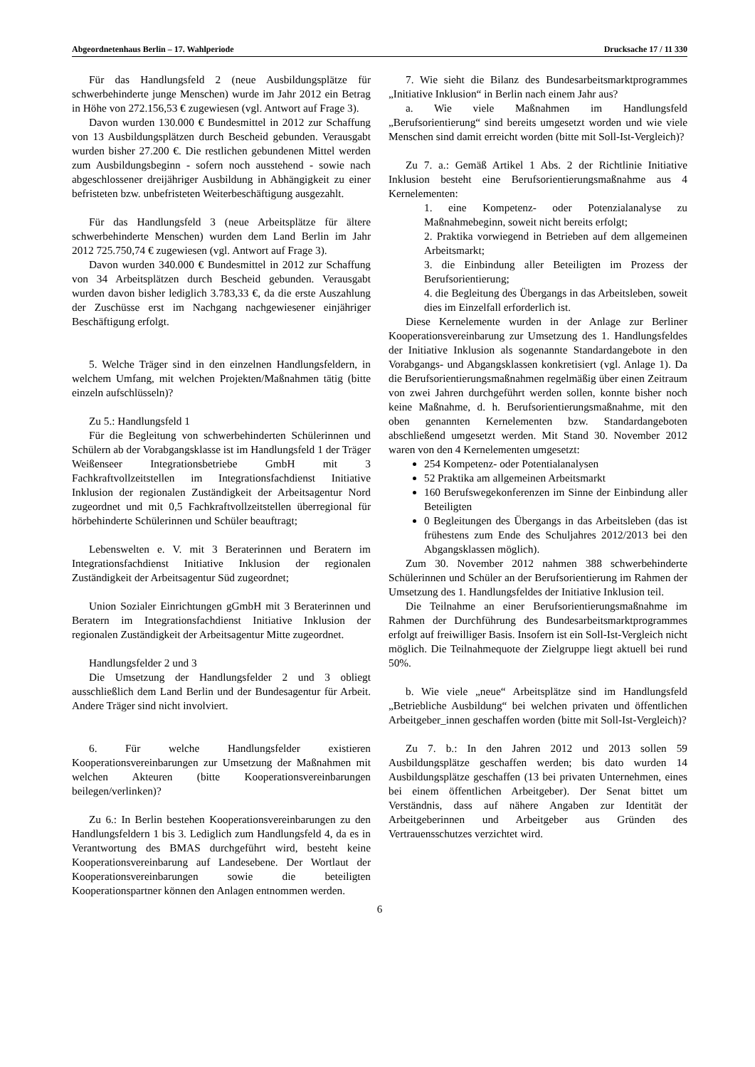Abgeordnetenhaus Berlin – 17. Wahlperiode Drucksache 17 / 11 330
Für das Handlungsfeld 2 (neue Ausbildungsplätze für schwerbehinderte junge Menschen) wurde im Jahr 2012 ein Betrag in Höhe von 272.156,53 € zugewiesen (vgl. Antwort auf Frage 3).
Davon wurden 130.000 € Bundesmittel in 2012 zur Schaffung von 13 Ausbildungsplätzen durch Bescheid gebunden. Verausgabt wurden bisher 27.200 €. Die restlichen gebundenen Mittel werden zum Ausbildungsbeginn - sofern noch ausstehend - sowie nach abgeschlossener dreijähriger Ausbildung in Abhängigkeit zu einer befristeten bzw. unbefristeten Weiterbeschäftigung ausgezahlt.
Für das Handlungsfeld 3 (neue Arbeitsplätze für ältere schwerbehinderte Menschen) wurden dem Land Berlin im Jahr 2012 725.750,74 € zugewiesen (vgl. Antwort auf Frage 3).
Davon wurden 340.000 € Bundesmittel in 2012 zur Schaffung von 34 Arbeitsplätzen durch Bescheid gebunden. Verausgabt wurden davon bisher lediglich 3.783,33 €, da die erste Auszahlung der Zuschüsse erst im Nachgang nachgewiesener einjähriger Beschäftigung erfolgt.
5. Welche Träger sind in den einzelnen Handlungsfeldern, in welchem Umfang, mit welchen Projekten/Maßnahmen tätig (bitte einzeln aufschlüsseln)?
Zu 5.: Handlungsfeld 1
Für die Begleitung von schwerbehinderten Schülerinnen und Schülern ab der Vorabgangsklasse ist im Handlungsfeld 1 der Träger Weißenseer Integrationsbetriebe GmbH mit 3 Fachkraftvollzeitstellen im Integrationsfachdienst Initiative Inklusion der regionalen Zuständigkeit der Arbeitsagentur Nord zugeordnet und mit 0,5 Fachkraftvollzeitstellen überregional für hörbehinderte Schülerinnen und Schüler beauftragt;
Lebenswelten e. V. mit 3 Beraterinnen und Beratern im Integrationsfachdienst Initiative Inklusion der regionalen Zuständigkeit der Arbeitsagentur Süd zugeordnet;
Union Sozialer Einrichtungen gGmbH mit 3 Beraterinnen und Beratern im Integrationsfachdienst Initiative Inklusion der regionalen Zuständigkeit der Arbeitsagentur Mitte zugeordnet.
Handlungsfelder 2 und 3
Die Umsetzung der Handlungsfelder 2 und 3 obliegt ausschließlich dem Land Berlin und der Bundesagentur für Arbeit. Andere Träger sind nicht involviert.
6. Für welche Handlungsfelder existieren Kooperationsvereinbarungen zur Umsetzung der Maßnahmen mit welchen Akteuren (bitte Kooperationsvereinbarungen beilegen/verlinken)?
Zu 6.: In Berlin bestehen Kooperationsvereinbarungen zu den Handlungsfeldern 1 bis 3. Lediglich zum Handlungsfeld 4, da es in Verantwortung des BMAS durchgeführt wird, besteht keine Kooperationsvereinbarung auf Landesebene. Der Wortlaut der Kooperationsvereinbarungen sowie die beteiligten Kooperationspartner können den Anlagen entnommen werden.
7. Wie sieht die Bilanz des Bundesarbeitsmarktprogrammes „Initiative Inklusion“ in Berlin nach einem Jahr aus?
a. Wie viele Maßnahmen im Handlungsfeld „Berufsorientierung“ sind bereits umgesetzt worden und wie viele Menschen sind damit erreicht worden (bitte mit Soll-Ist-Vergleich)?
Zu 7. a.: Gemäß Artikel 1 Abs. 2 der Richtlinie Initiative Inklusion besteht eine Berufsorientierungsmaßnahme aus 4 Kernelementen:
1. eine Kompetenz- oder Potenzialanalyse zu Maßnahmebeginn, soweit nicht bereits erfolgt;
2. Praktika vorwiegend in Betrieben auf dem allgemeinen Arbeitsmarkt;
3. die Einbindung aller Beteiligten im Prozess der Berufsorientierung;
4. die Begleitung des Übergangs in das Arbeitsleben, soweit dies im Einzelfall erforderlich ist.
Diese Kernelemente wurden in der Anlage zur Berliner Kooperationsvereinbarung zur Umsetzung des 1. Handlungsfeldes der Initiative Inklusion als sogenannte Standardangebote in den Vorabgangs- und Abgangsklassen konkretisiert (vgl. Anlage 1). Da die Berufsorientierungsmaßnahmen regelmäßig über einen Zeitraum von zwei Jahren durchgeführt werden sollen, konnte bisher noch keine Maßnahme, d. h. Berufsorientierungsmaßnahme, mit den oben genannten Kernelementen bzw. Standardangeboten abschließend umgesetzt werden. Mit Stand 30. November 2012 waren von den 4 Kernelementen umgesetzt:
254 Kompetenz- oder Potentialanalysen
52 Praktika am allgemeinen Arbeitsmarkt
160 Berufswegekonferenzen im Sinne der Einbindung aller Beteiligten
0 Begleitungen des Übergangs in das Arbeitsleben (das ist frühestens zum Ende des Schuljahres 2012/2013 bei den Abgangsklassen möglich).
Zum 30. November 2012 nahmen 388 schwerbehinderte Schülerinnen und Schüler an der Berufsorientierung im Rahmen der Umsetzung des 1. Handlungsfeldes der Initiative Inklusion teil.
Die Teilnahme an einer Berufsorientierungsmaßnahme im Rahmen der Durchführung des Bundesarbeitsmarktprogrammes erfolgt auf freiwilliger Basis. Insofern ist ein Soll-Ist-Vergleich nicht möglich. Die Teilnahmequote der Zielgruppe liegt aktuell bei rund 50%.
b. Wie viele „neue“ Arbeitsplätze sind im Handlungsfeld „Betriebliche Ausbildung“ bei welchen privaten und öffentlichen Arbeitgeber_innen geschaffen worden (bitte mit Soll-Ist-Vergleich)?
Zu 7. b.: In den Jahren 2012 und 2013 sollen 59 Ausbildungsplätze geschaffen werden; bis dato wurden 14 Ausbildungsplätze geschaffen (13 bei privaten Unternehmen, eines bei einem öffentlichen Arbeitgeber). Der Senat bittet um Verständnis, dass auf nähere Angaben zur Identität der Arbeitgeberinnen und Arbeitgeber aus Gründen des Vertrauensschutzes verzichtet wird.
6